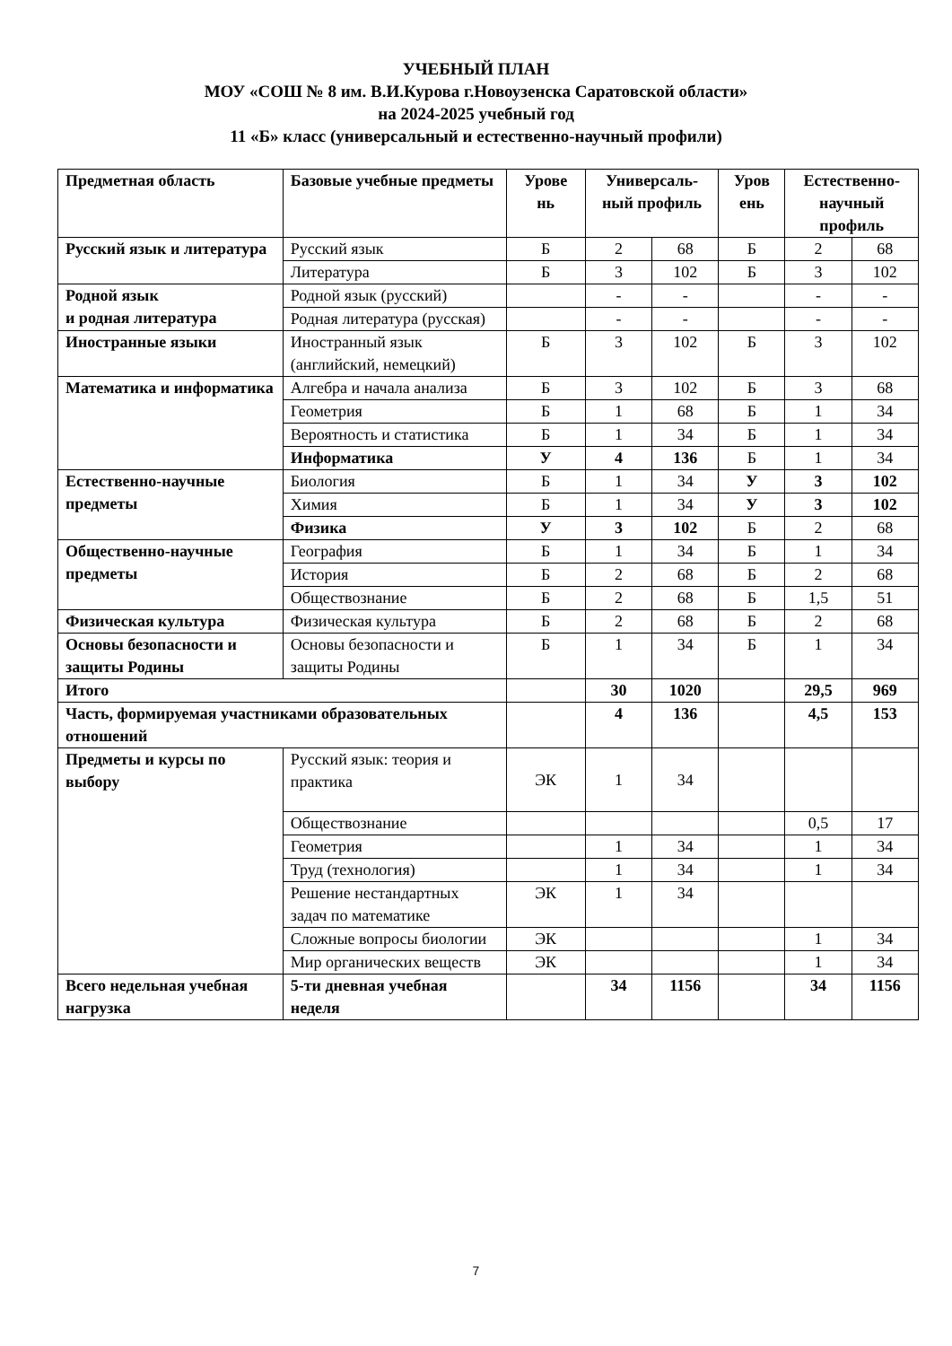УЧЕБНЫЙ ПЛАН
МОУ «СОШ № 8 им. В.И.Курова г.Новоузенска Саратовской области»
на 2024-2025 учебный год
11 «Б» класс (универсальный и естественно-научный профили)
| Предметная область | Базовые учебные предметы | Урове нь | Универсаль-ный профиль | | Уров ень | Естественно-научный профиль | |
| --- | --- | --- | --- | --- | --- | --- | --- |
| Русский язык и литература | Русский язык | Б | 2 | 68 | Б | 2 | 68 |
| | Литература | Б | 3 | 102 | Б | 3 | 102 |
| Родной язык и родная литература | Родной язык (русский) | | - | - | | - | - |
| | Родная литература (русская) | | - | - | | - | - |
| Иностранные языки | Иностранный язык (английский, немецкий) | Б | 3 | 102 | Б | 3 | 102 |
| Математика и информатика | Алгебра и начала анализа | Б | 3 | 102 | Б | 3 | 68 |
| | Геометрия | Б | 1 | 68 | Б | 1 | 34 |
| | Вероятность и статистика | Б | 1 | 34 | Б | 1 | 34 |
| | Информатика | У | 4 | 136 | Б | 1 | 34 |
| Естественно-научные предметы | Биология | Б | 1 | 34 | У | 3 | 102 |
| | Химия | Б | 1 | 34 | У | 3 | 102 |
| | Физика | У | 3 | 102 | Б | 2 | 68 |
| Общественно-научные предметы | География | Б | 1 | 34 | Б | 1 | 34 |
| | История | Б | 2 | 68 | Б | 2 | 68 |
| | Обществознание | Б | 2 | 68 | Б | 1,5 | 51 |
| Физическая культура | Физическая культура | Б | 2 | 68 | Б | 2 | 68 |
| Основы безопасности и защиты Родины | Основы безопасности и защиты Родины | Б | 1 | 34 | Б | 1 | 34 |
| Итого | | | 30 | 1020 | | 29,5 | 969 |
| Часть, формируемая участниками образовательных отношений | | | 4 | 136 | | 4,5 | 153 |
| Предметы и курсы по выбору | Русский язык: теория и практика | ЭК | 1 | 34 | | | |
| | Обществознание | | | | | 0,5 | 17 |
| | Геометрия | | 1 | 34 | | 1 | 34 |
| | Труд (технология) | | 1 | 34 | | 1 | 34 |
| | Решение нестандартных задач по математике | ЭК | 1 | 34 | | | |
| | Сложные вопросы биологии | ЭК | | | | 1 | 34 |
| | Мир органических веществ | ЭК | | | | 1 | 34 |
| Всего недельная учебная нагрузка | 5-ти дневная учебная неделя | | 34 | 1156 | | 34 | 1156 |
7